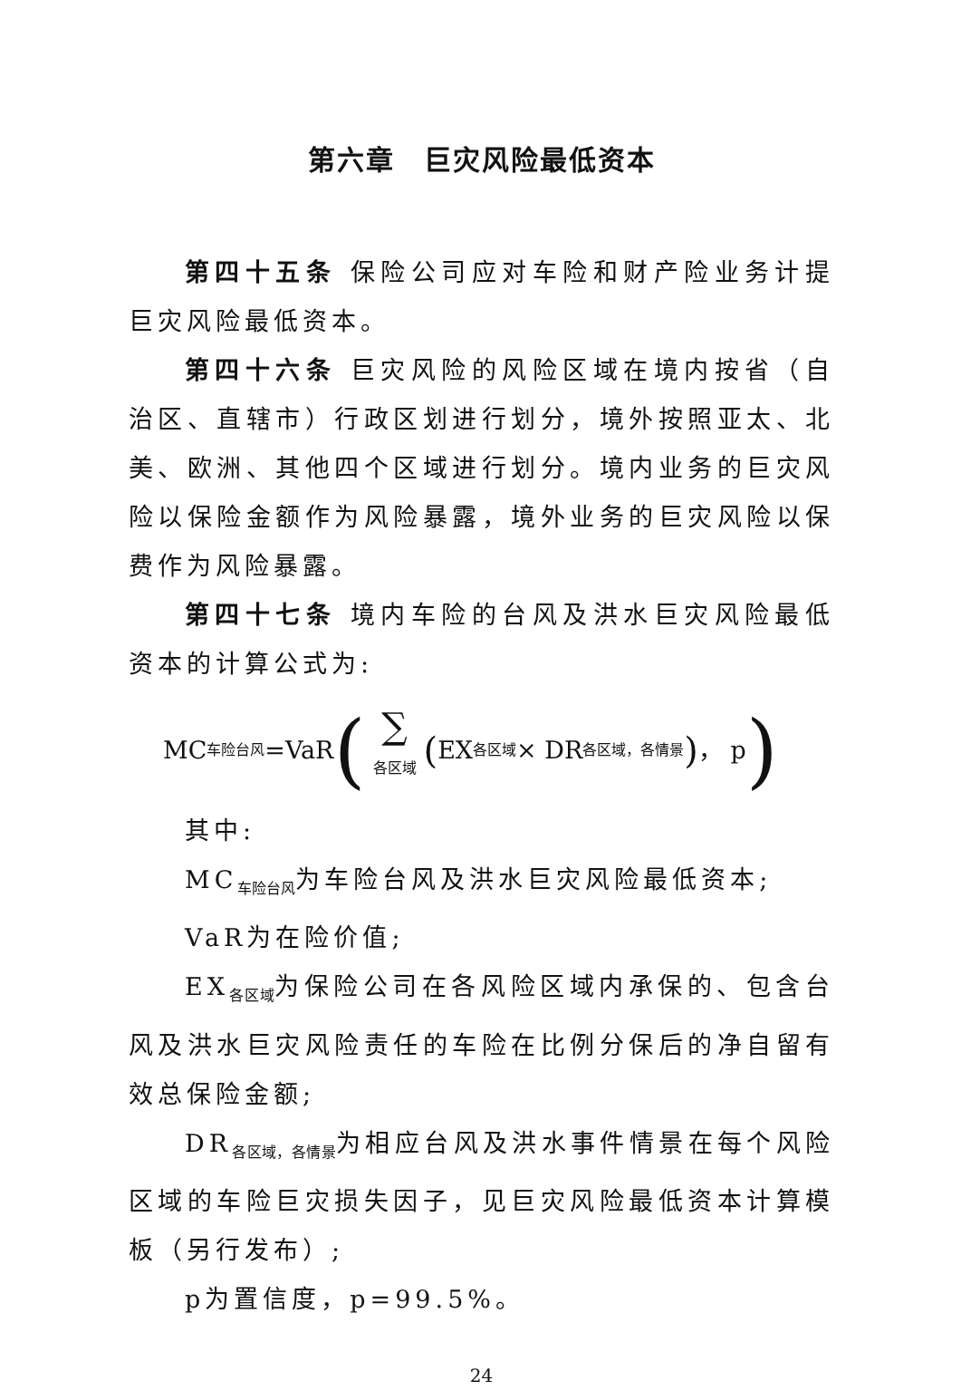第六章　巨灾风险最低资本
第四十五条 保险公司应对车险和财产险业务计提巨灾风险最低资本。
第四十六条 巨灾风险的风险区域在境内按省（自治区、直辖市）行政区划进行划分，境外按照亚太、北美、欧洲、其他四个区域进行划分。境内业务的巨灾风险以保险金额作为风险暴露，境外业务的巨灾风险以保费作为风险暴露。
第四十七条 境内车险的台风及洪水巨灾风险最低资本的计算公式为:
MC<sub>车险台风</sub>=VaR (∑<sub>各区域</sub> (EX<sub>各区域</sub> × DR<sub>各区域，各情景</sub>) ， p)
其中:
MC<sub>车险台风</sub>为车险台风及洪水巨灾风险最低资本;
VaR为在险价值;
EX<sub>各区域</sub>为保险公司在各风险区域内承保的、包含台风及洪水巨灾风险责任的车险在比例分保后的净自留有效总保险金额;
DR<sub>各区域，各情景</sub>为相应台风及洪水事件情景在每个风险区域的车险巨灾损失因子，见巨灾风险最低资本计算模板（另行发布）;
p为置信度，p=99.5%。
24